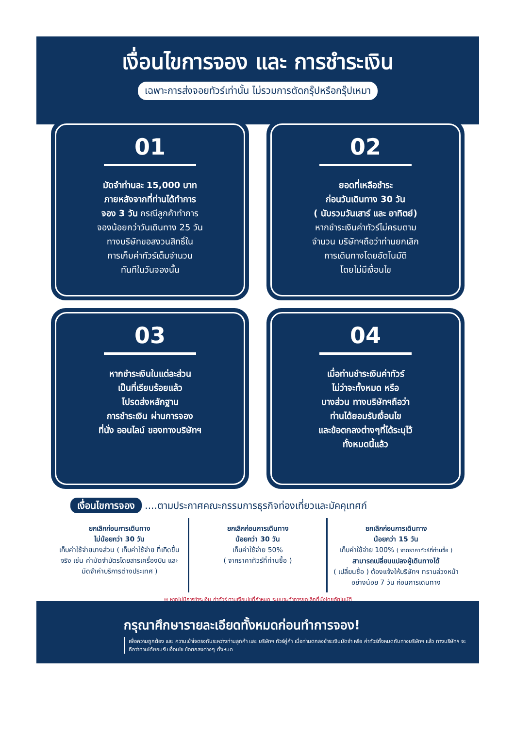เงื่อนไขการจอง และ การชำระเงิน
เฉพาะการส่งจอยทัวร์เท่านั้น ไม่รวมการตัดกรุ๊ปหรือกรุ๊ปเหมา
01
มัดจำท่านละ 15,000 บาท
ภายหลังจากที่ท่านได้ทำการ
จอง 3 วัน กรณีลูกค้าทำการ
จองน้อยกว่าวันเดินทาง 25 วัน
ทางบริษัทขอสงวนสิทธิ์ใน
การเก็บค่าทัวร์เต็มจำนวน
ทันทีในวันจองนั้น
02
ยอดที่เหลือชำระ
ก่อนวันเดินทาง 30 วัน
( นับรวมวันเสาร์ และ อาทิตย์)
หากชำระเงินค่าทัวร์ไม่ครบตาม
จำนวน บริษัทฯถือว่าท่านยกเลิก
การเดินทางโดยอัตโนมัติ
โดยไม่มีเงื่อนไข
03
หากชำระเงินในแต่ละส่วน
เป็นที่เรียบร้อยแล้ว
โปรดส่งหลักฐาน
การชำระเงิน ผ่านการจอง
ที่นั่ง ออนไลน์ ของทางบริษัทฯ
04
เมื่อท่านชำระเงินค่าทัวร์
ไม่ว่าจะทั้งหมด หรือ
บางส่วน ทางบริษัทฯถือว่า
ท่านได้ยอมรับเงื่อนไข
และข้อตกลงต่างๆที่ได้ระบุไว้
ทั้งหมดนี้แล้ว
เงื่อนไขการจอง ....ตามประกาศคณะกรรมการธุรกิจท่องเที่ยวและมัคคุเทศก์
ยกเลิกก่อนการเดินทาง
ไม่น้อยกว่า 30 วัน
เก็บค่าใช้จ่ายบางส่วน ( เก็บค่าใช้จ่าย ที่เกิดขึ้นจริง เช่น ค่ามัดจำบัตรโดยสารเครื่องบิน และมัดจำค่าบริการต่างประเทศ )
ยกเลิกก่อนการเดินทาง
น้อยกว่า 30 วัน
เก็บค่าใช้จ่าย 50%
( จากราคาทัวร์ที่ท่านซื้อ )
ยกเลิกก่อนการเดินทาง
น้อยกว่า 15 วัน
เก็บค่าใช้จ่าย 100% ( จากราคาทัวร์ที่ท่านซื้อ )
สามารถเปลี่ยนแปลงผู้เดินทางได้
( เปลี่ยนชื่อ ) ต้องแจ้งให้บริษัทฯ ทราบล่วงหน้าอย่างน้อย 7 วัน ก่อนการเดินทาง
⊛ หากไม่มีการชำระเงิน ค่าทัวร์ ตามเงื่อนไขที่กำหนด ระบบจะทำการยกเลิกที่นั่งโดยอัตโนมัติ
กรุณาศึกษารายละเอียดทั้งหมดก่อนทำการจอง!
เพื่อความถูกต้อง และ ความเข้าใจตรงกันระหว่างท่านลูกค้า และ บริษัทฯ ทัวร์คู่ค้า เมื่อท่านตกลงชำระเงินมัดจำ หรือ ค่าทัวร์ทั้งหมดกับทางบริษัทฯ แล้ว ทางบริษัทฯ จะถือว่าท่านได้ยอมรับเงื่อนไข ข้อตกลงต่างๆ ทั้งหมด